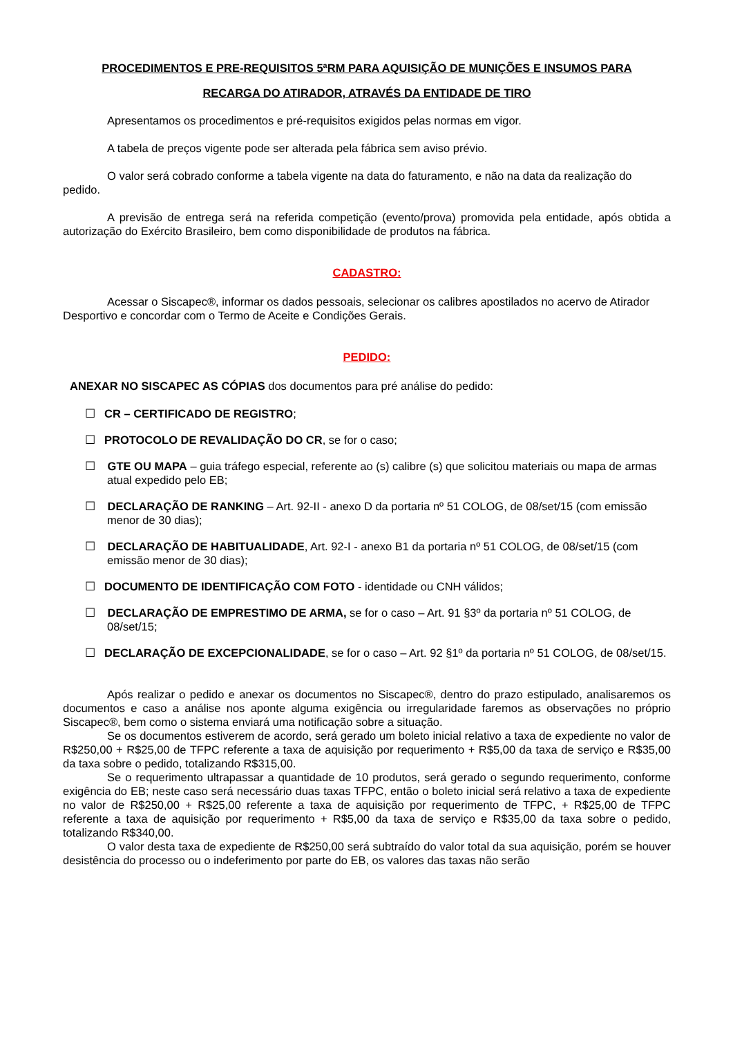PROCEDIMENTOS E PRE-REQUISITOS 5ªRM PARA AQUISIÇÃO DE MUNIÇÕES E INSUMOS PARA
RECARGA DO ATIRADOR, ATRAVÉS DA ENTIDADE DE TIRO
Apresentamos os procedimentos e pré-requisitos exigidos pelas normas em vigor.
A tabela de preços vigente pode ser alterada pela fábrica sem aviso prévio.
O valor será cobrado conforme a tabela vigente na data do faturamento, e não na data da realização do pedido.
A previsão de entrega será na referida competição (evento/prova) promovida pela entidade, após obtida a autorização do Exército Brasileiro, bem como disponibilidade de produtos na fábrica.
CADASTRO:
Acessar o Siscapec®, informar os dados pessoais, selecionar os calibres apostilados no acervo de Atirador Desportivo e concordar com o Termo de Aceite e Condições Gerais.
PEDIDO:
ANEXAR NO SISCAPEC AS CÓPIAS dos documentos para pré análise do pedido:
☐ CR – CERTIFICADO DE REGISTRO;
☐ PROTOCOLO DE REVALIDAÇÃO DO CR, se for o caso;
☐ GTE OU MAPA – guia tráfego especial, referente ao (s) calibre (s) que solicitou materiais ou mapa de armas atual expedido pelo EB;
☐ DECLARAÇÃO DE RANKING – Art. 92-II - anexo D da portaria nº 51 COLOG, de 08/set/15 (com emissão menor de 30 dias);
☐ DECLARAÇÃO DE HABITUALIDADE, Art. 92-I - anexo B1 da portaria nº 51 COLOG, de 08/set/15 (com emissão menor de 30 dias);
☐ DOCUMENTO DE IDENTIFICAÇÃO COM FOTO - identidade ou CNH válidos;
☐ DECLARAÇÃO DE EMPRESTIMO DE ARMA, se for o caso – Art. 91 §3º da portaria nº 51 COLOG, de 08/set/15;
☐ DECLARAÇÃO DE EXCEPCIONALIDADE, se for o caso – Art. 92 §1º da portaria nº 51 COLOG, de 08/set/15.
Após realizar o pedido e anexar os documentos no Siscapec®, dentro do prazo estipulado, analisaremos os documentos e caso a análise nos aponte alguma exigência ou irregularidade faremos as observações no próprio Siscapec®, bem como o sistema enviará uma notificação sobre a situação.
Se os documentos estiverem de acordo, será gerado um boleto inicial relativo a taxa de expediente no valor de R$250,00 + R$25,00 de TFPC referente a taxa de aquisição por requerimento + R$5,00 da taxa de serviço e R$35,00 da taxa sobre o pedido, totalizando R$315,00.
Se o requerimento ultrapassar a quantidade de 10 produtos, será gerado o segundo requerimento, conforme exigência do EB; neste caso será necessário duas taxas TFPC, então o boleto inicial será relativo a taxa de expediente no valor de R$250,00 + R$25,00 referente a taxa de aquisição por requerimento de TFPC, + R$25,00 de TFPC referente a taxa de aquisição por requerimento + R$5,00 da taxa de serviço e R$35,00 da taxa sobre o pedido, totalizando R$340,00.
O valor desta taxa de expediente de R$250,00 será subtraído do valor total da sua aquisição, porém se houver desistência do processo ou o indeferimento por parte do EB, os valores das taxas não serão